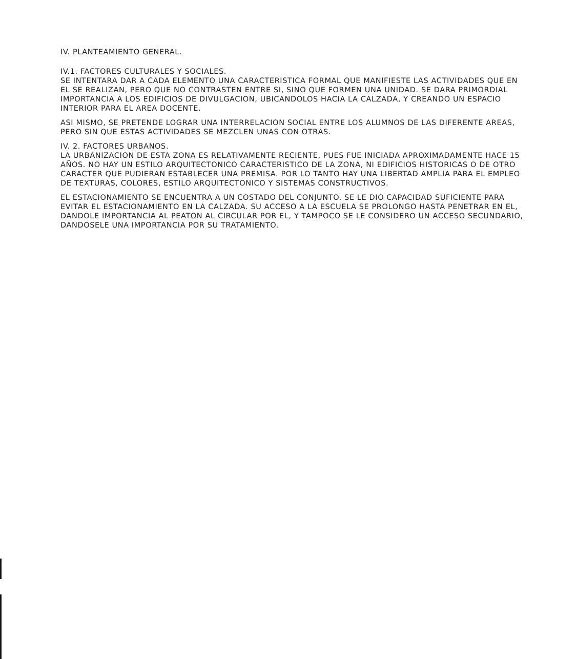IV. PLANTEAMIENTO GENERAL.
IV.1. FACTORES CULTURALES Y SOCIALES.
SE INTENTARA DAR A CADA ELEMENTO UNA CARACTERISTICA FORMAL QUE MANIFIESTE LAS ACTIVIDADES QUE EN EL SE REALIZAN, PERO QUE NO CONTRASTEN ENTRE SI, SINO QUE FORMEN UNA UNIDAD. SE DARA PRIMORDIAL IMPORTANCIA A LOS EDIFICIOS DE DIVULGACION, UBICANDOLOS HACIA LA CALZADA, Y CREANDO UN ESPACIO INTERIOR PARA EL AREA DOCENTE.
ASI MISMO, SE PRETENDE LOGRAR UNA INTERRELACION SOCIAL ENTRE LOS ALUMNOS DE LAS DIFERENTE AREAS, PERO SIN QUE ESTAS ACTIVIDADES SE MEZCLEN UNAS CON OTRAS.
IV. 2. FACTORES URBANOS.
LA URBANIZACION DE ESTA ZONA ES RELATIVAMENTE RECIENTE, PUES FUE INICIADA APROXIMADAMENTE HACE 15 AÑOS. NO HAY UN ESTILO ARQUITECTONICO CARACTERISTICO DE LA ZONA, NI EDIFICIOS HISTORICAS O DE OTRO CARACTER QUE PUDIERAN ESTABLECER UNA PREMISA. POR LO TANTO HAY UNA LIBERTAD AMPLIA PARA EL EMPLEO DE TEXTURAS, COLORES, ESTILO ARQUITECTONICO Y SISTEMAS CONSTRUCTIVOS.
EL ESTACIONAMIENTO SE ENCUENTRA A UN COSTADO DEL CONJUNTO. SE LE DIO CAPACIDAD SUFICIENTE PARA EVITAR EL ESTACIONAMIENTO EN LA CALZADA. SU ACCESO A LA ESCUELA SE PROLONGO HASTA PENETRAR EN EL, DANDOLE IMPORTANCIA AL PEATON AL CIRCULAR POR EL, Y TAMPOCO SE LE CONSIDERO UN ACCESO SECUNDARIO, DANDOSELE UNA IMPORTANCIA POR SU TRATAMIENTO.